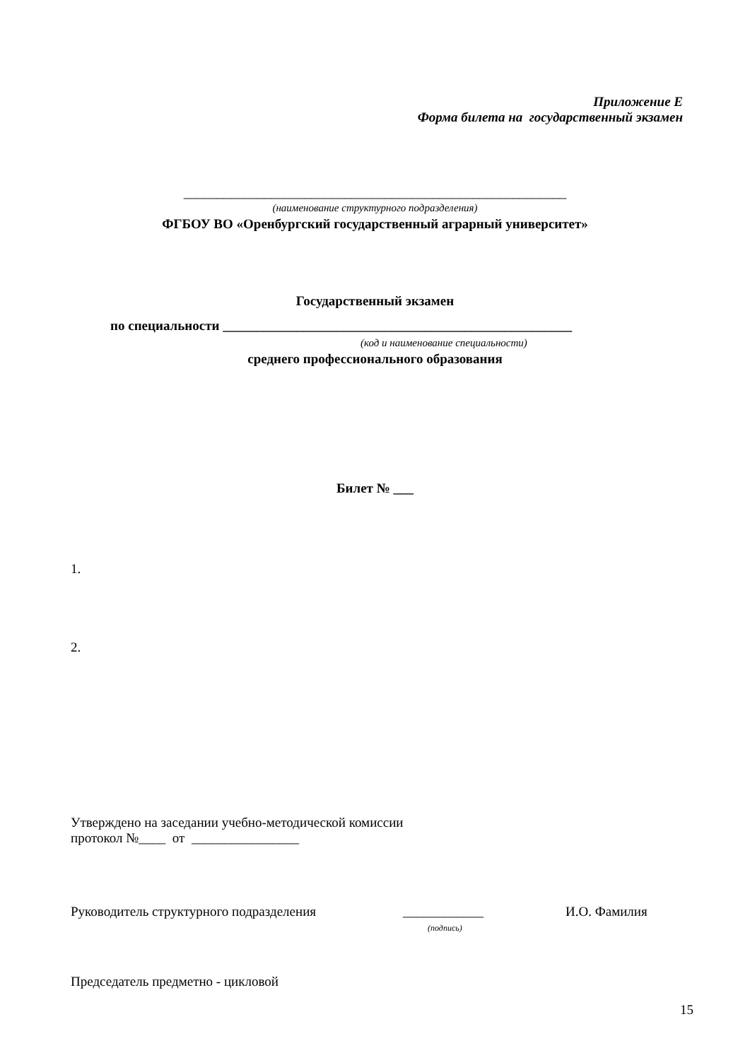Приложение Е
Форма билета на государственный экзамен
_________________________________________________________
(наименование структурного подразделения)
ФГБОУ ВО «Оренбургский государственный аграрный университет»
Государственный экзамен
по специальности ____________________________________________________
(код и наименование специальности)
среднего профессионального образования
Билет № ___
1.
2.
Утверждено на заседании учебно-методической комиссии
протокол №____ от ________________
Руководитель структурного подразделения ____________ И.О. Фамилия
(подпись)
Председатель предметно - цикловой
15